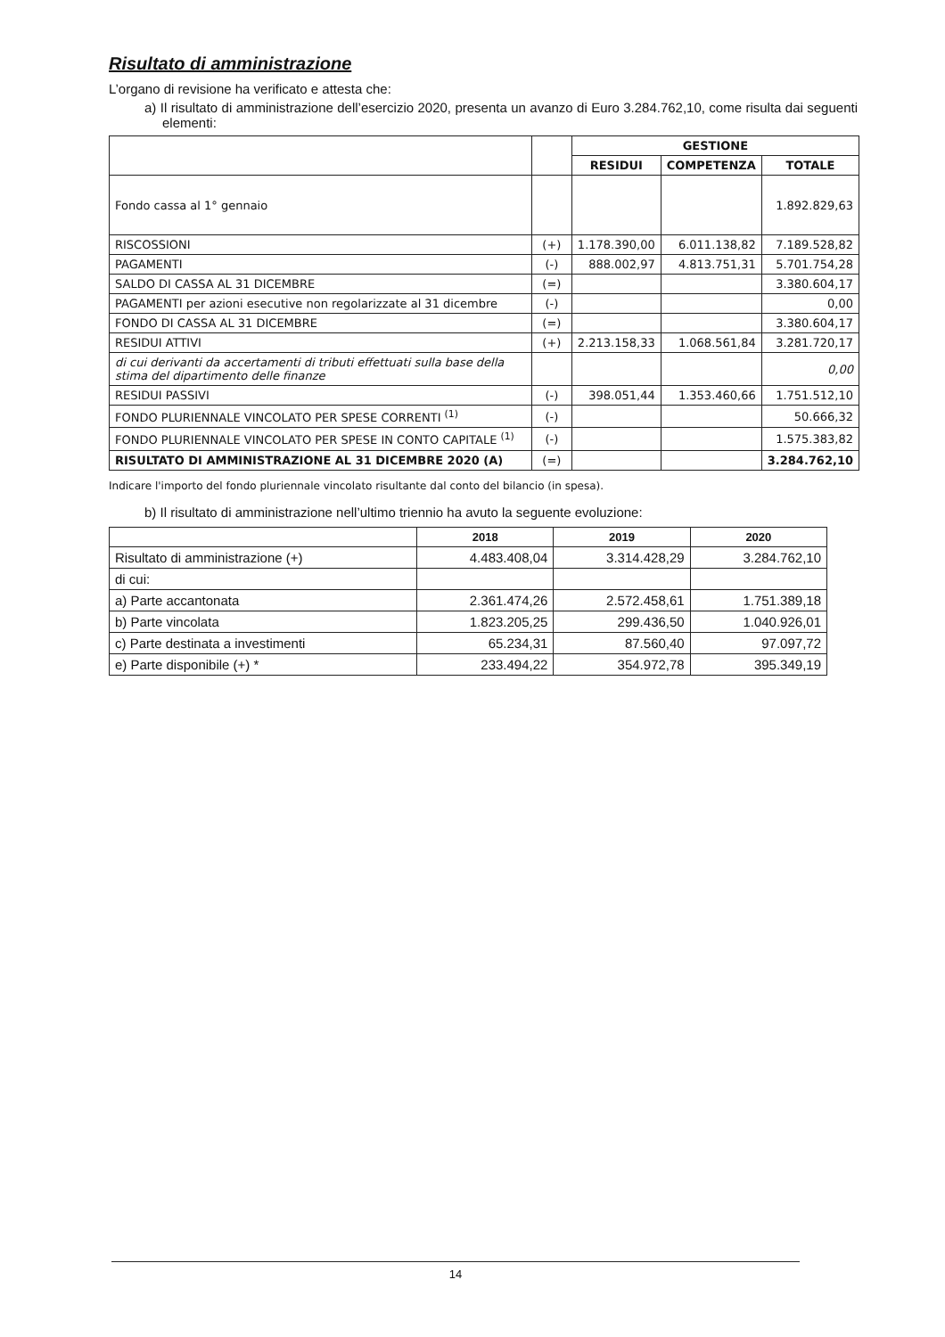Risultato di amministrazione
L’organo di revisione ha verificato e attesta che:
a) Il risultato di amministrazione dell’esercizio 2020, presenta un avanzo di Euro 3.284.762,10, come risulta dai seguenti elementi:
| | | GESTIONE | | |
| | | RESIDUI | COMPETENZA | TOTALE |
| Fondo cassa al 1° gennaio | | | | 1.892.829,63 |
| RISCOSSIONI | (+) | 1.178.390,00 | 6.011.138,82 | 7.189.528,82 |
| PAGAMENTI | (-) | 888.002,97 | 4.813.751,31 | 5.701.754,28 |
| SALDO DI CASSA AL 31 DICEMBRE | (=) | | | 3.380.604,17 |
| PAGAMENTI per azioni esecutive non regolarizzate al 31 dicembre | (-) | | | 0,00 |
| FONDO DI CASSA AL 31 DICEMBRE | (=) | | | 3.380.604,17 |
| RESIDUI ATTIVI | (+) | 2.213.158,33 | 1.068.561,84 | 3.281.720,17 |
| di cui derivanti da accertamenti di tributi effettuati sulla base della stima del dipartimento delle finanze | | | | 0,00 |
| RESIDUI PASSIVI | (-) | 398.051,44 | 1.353.460,66 | 1.751.512,10 |
| FONDO PLURIENNALE VINCOLATO PER SPESE CORRENTI <sup>(1)</sup> | (-) | | | 50.666,32 |
| FONDO PLURIENNALE VINCOLATO PER SPESE IN CONTO CAPITALE <sup>(1)</sup> | (-) | | | 1.575.383,82 |
| RISULTATO DI AMMINISTRAZIONE AL 31 DICEMBRE 2020 (A) | (=) | | | 3.284.762,10 |
Indicare l'importo del fondo pluriennale vincolato risultante dal conto del bilancio (in spesa).
b) Il risultato di amministrazione nell’ultimo triennio ha avuto la seguente evoluzione:
| | 2018 | 2019 | 2020 |
| Risultato di amministrazione (+) | 4.483.408,04 | 3.314.428,29 | 3.284.762,10 |
| di cui: | | | |
| a) Parte accantonata | 2.361.474,26 | 2.572.458,61 | 1.751.389,18 |
| b) Parte vincolata | 1.823.205,25 | 299.436,50 | 1.040.926,01 |
| c) Parte destinata a investimenti | 65.234,31 | 87.560,40 | 97.097,72 |
| e) Parte disponibile (+) * | 233.494,22 | 354.972,78 | 395.349,19 |
14